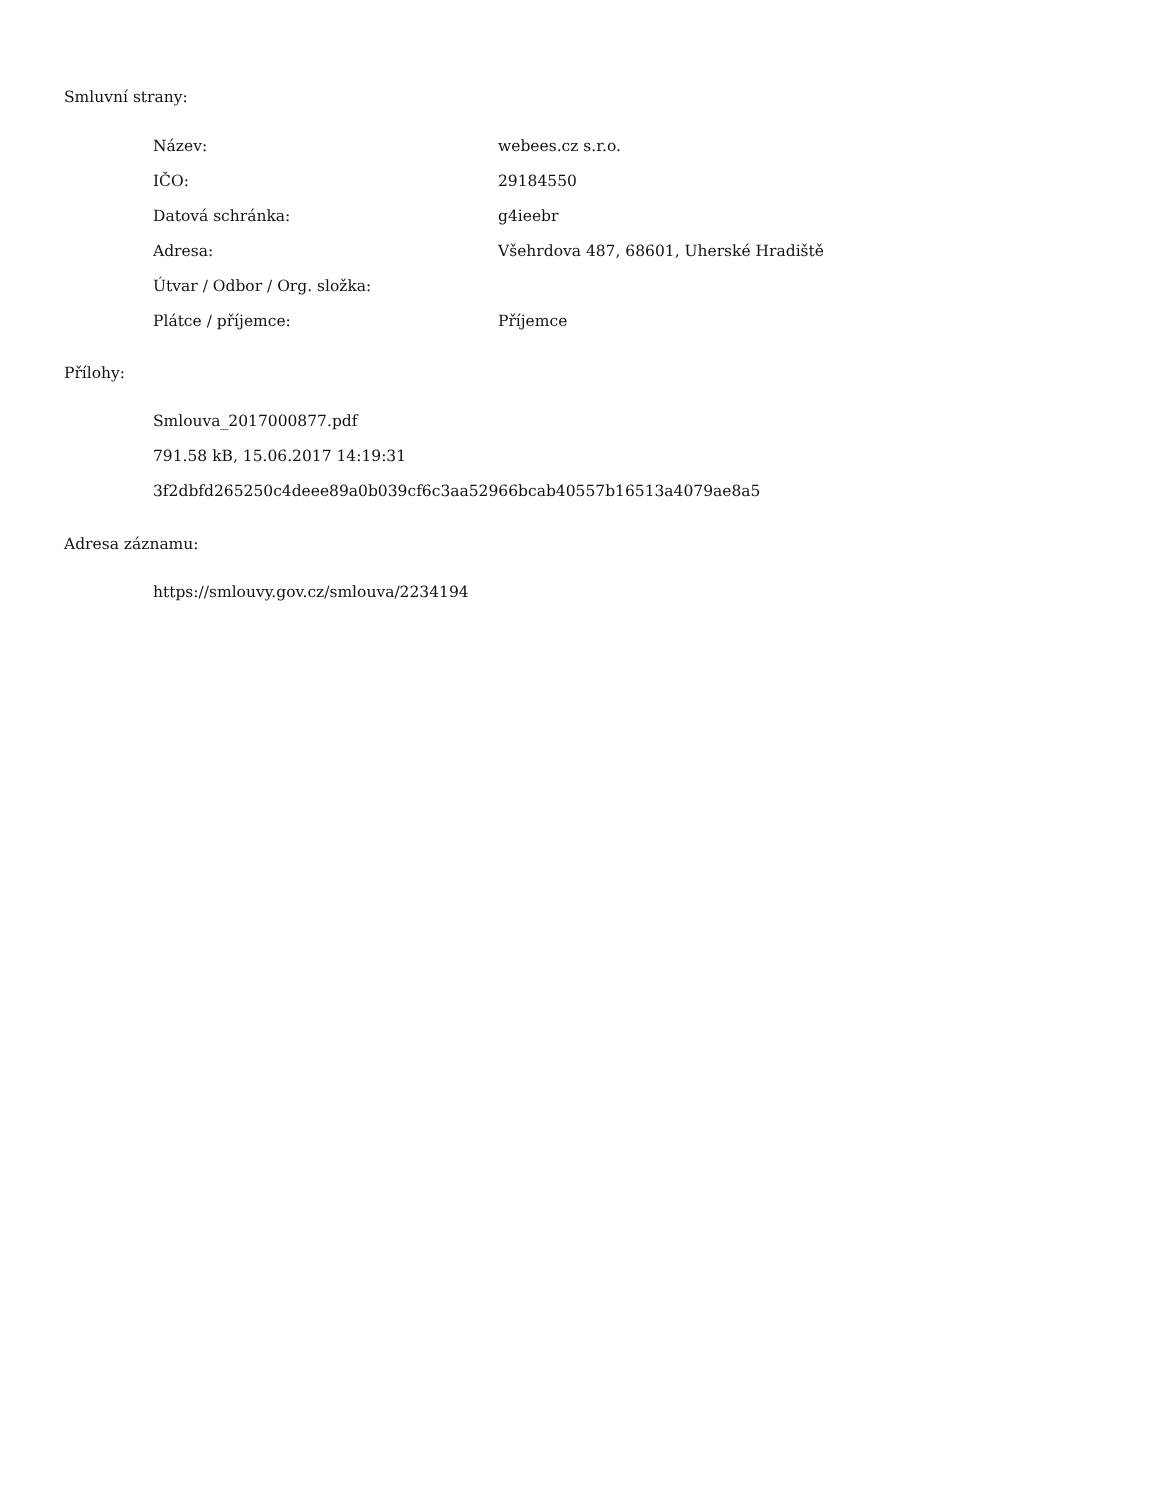Smluvní strany:
| Název: | webees.cz s.r.o. |
| IČO: | 29184550 |
| Datová schránka: | g4ieebr |
| Adresa: | Všehrdova 487, 68601, Uherské Hradiště |
| Útvar / Odbor / Org. složka: | |
| Plátce / příjemce: | Příjemce |
Přílohy:
Smlouva_2017000877.pdf
791.58 kB, 15.06.2017 14:19:31
3f2dbfd265250c4deee89a0b039cf6c3aa52966bcab40557b16513a4079ae8a5
Adresa záznamu:
https://smlouvy.gov.cz/smlouva/2234194